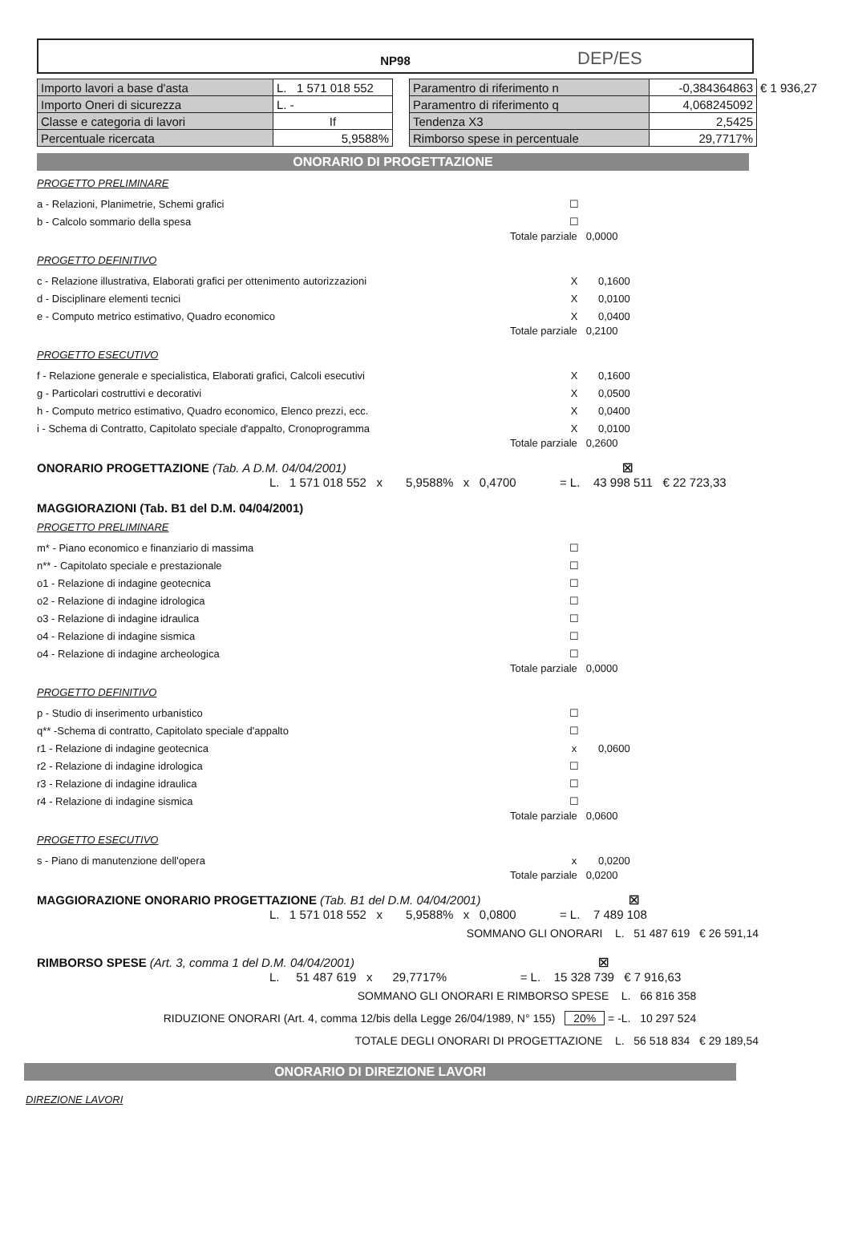DEP/ES
NP98
| Importo lavori a base d'asta | L. 1 571 018 552 |
| Importo Oneri di sicurezza | L. - |
| Classe e categoria di lavori | If |
| Percentuale ricercata | 5,9588% |
| Paramentro di riferimento n | -0,384364863 | € 1 936,27 |
| Paramentro di riferimento q | 4,068245092 | |
| Tendenza X3 | 2,5425 | |
| Rimborso spese in percentuale | 29,7717% | |
ONORARIO DI PROGETTAZIONE
PROGETTO PRELIMINARE
a - Relazioni, Planimetrie, Schemi grafici ☐
b - Calcolo sommario della spesa ☐
Totale parziale 0,0000
PROGETTO DEFINITIVO
c - Relazione illustrativa, Elaborati grafici per ottenimento autorizzazioni X 0,1600
d - Disciplinare elementi tecnici X 0,0100
e - Computo metrico estimativo, Quadro economico X 0,0400
Totale parziale 0,2100
PROGETTO ESECUTIVO
f - Relazione generale e specialistica, Elaborati grafici, Calcoli esecutivi X 0,1600
g - Particolari costruttivi e decorativi X 0,0500
h - Computo metrico estimativo, Quadro economico, Elenco prezzi, ecc. X 0,0400
i - Schema di Contratto, Capitolato speciale d'appalto, Cronoprogramma X 0,0100
Totale parziale 0,2600
ONORARIO PROGETTAZIONE (Tab. A D.M. 04/04/2001) ☒
L. 1 571 018 552 x 5,9588% x 0,4700 = L. 43 998 511 € 22 723,33
MAGGIORAZIONI (Tab. B1 del D.M. 04/04/2001)
PROGETTO PRELIMINARE
m* - Piano economico e finanziario di massima ☐
n** - Capitolato speciale e prestazionale ☐
o1 - Relazione di indagine geotecnica ☐
o2 - Relazione di indagine idrologica ☐
o3 - Relazione di indagine idraulica ☐
o4 - Relazione di indagine sismica ☐
o4 - Relazione di indagine archeologica ☐
Totale parziale 0,0000
PROGETTO DEFINITIVO
p - Studio di inserimento urbanistico ☐
q** -Schema di contratto, Capitolato speciale d'appalto ☐
r1 - Relazione di indagine geotecnica x 0,0600
r2 - Relazione di indagine idrologica ☐
r3 - Relazione di indagine idraulica ☐
r4 - Relazione di indagine sismica ☐
Totale parziale 0,0600
PROGETTO ESECUTIVO
s - Piano di manutenzione dell'opera x 0,0200
Totale parziale 0,0200
MAGGIORAZIONE ONORARIO PROGETTAZIONE (Tab. B1 del D.M. 04/04/2001) ☒
L. 1 571 018 552 x 5,9588% x 0,0800 = L. 7 489 108
SOMMANO GLI ONORARI L. 51 487 619 € 26 591,14
RIMBORSO SPESE (Art. 3, comma 1 del D.M. 04/04/2001) ☒
L. 51 487 619 x 29,7717% = L. 15 328 739 € 7 916,63
SOMMANO GLI ONORARI E RIMBORSO SPESE L. 66 816 358
RIDUZIONE ONORARI (Art. 4, comma 12/bis della Legge 26/04/1989, N° 155) 20% = -L. 10 297 524
TOTALE DEGLI ONORARI DI PROGETTAZIONE L. 56 518 834 € 29 189,54
ONORARIO DI DIREZIONE LAVORI
DIREZIONE LAVORI